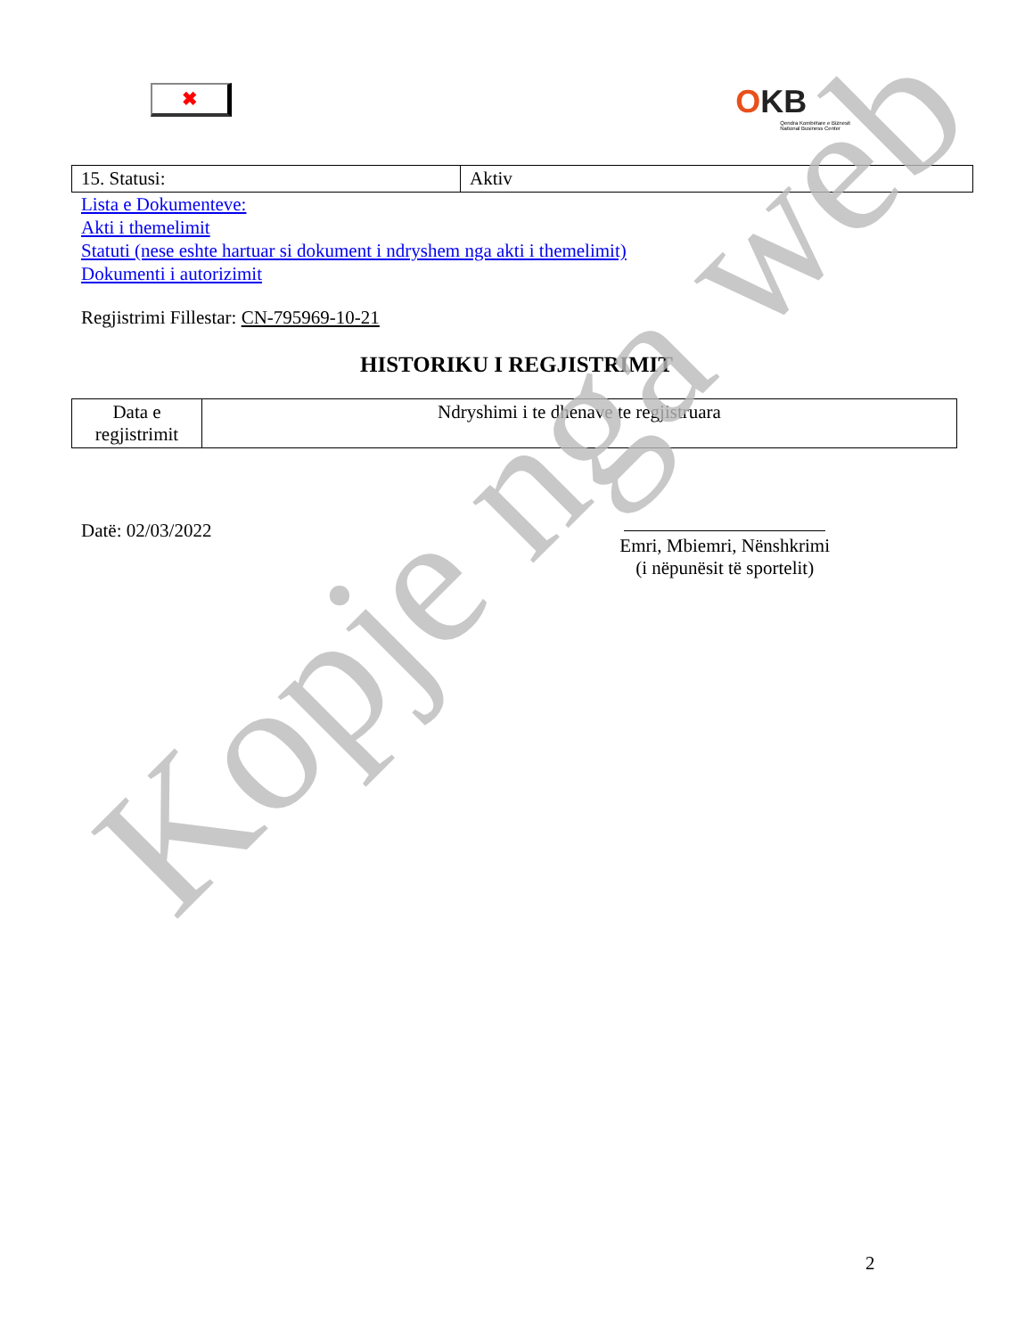✖
OKB
Qendra Kombëtare e Biznesit
National Business Center
| 15. Statusi: | Aktiv |
Lista e Dokumenteve:
Akti i themelimit
Statuti (nese eshte hartuar si dokument i ndryshem nga akti i themelimit)
Dokumenti i autorizimit
Regjistrimi Fillestar: CN-795969-10-21
HISTORIKU I REGJISTRIMIT
| Data e regjistrimit | Ndryshimi i te dhenave te regjistruara |
Datë: 02/03/2022
Emri, Mbiemri, Nënshkrimi
(i nëpunësit të sportelit)
Kopje nga web
2